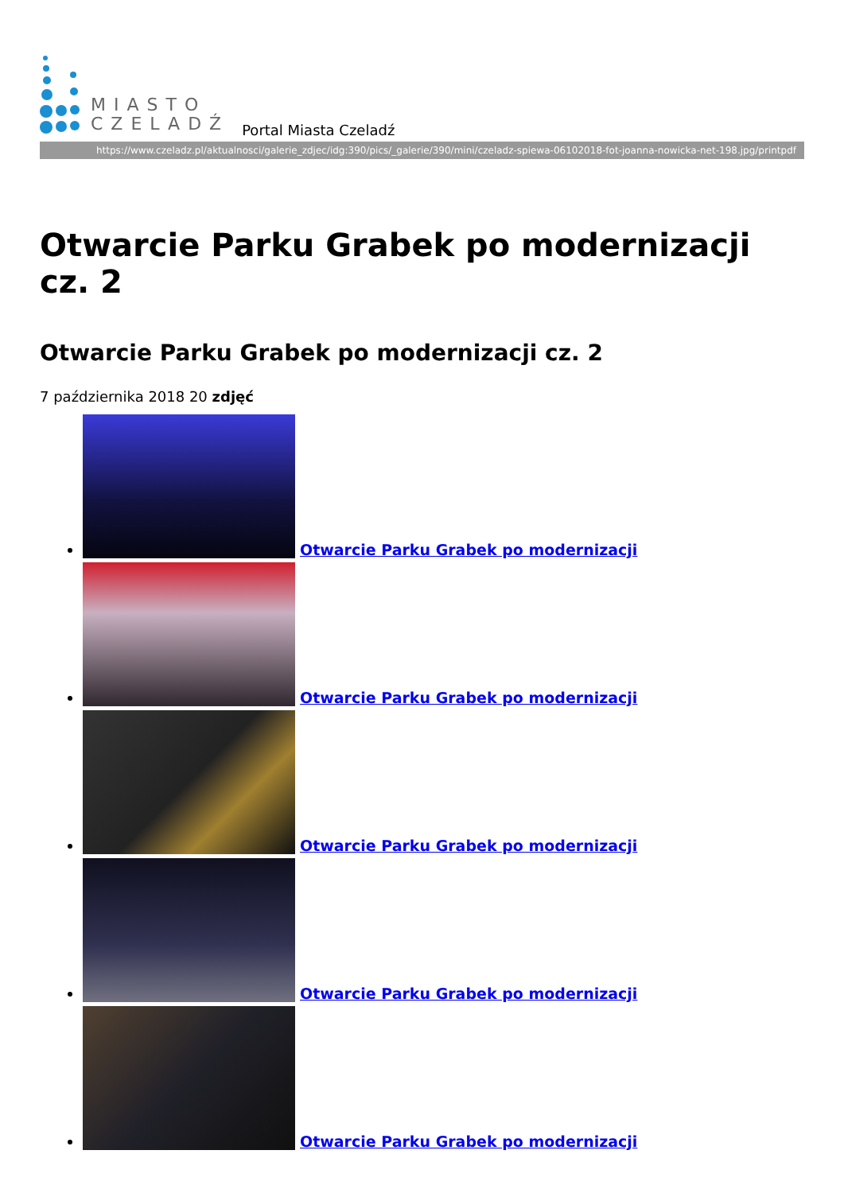MIASTO
CZELADŹ
Portal Miasta Czeladź
https://www.czeladz.pl/aktualnosci/galerie_zdjec/idg:390/pics/_galerie/390/mini/czeladz-spiewa-06102018-fot-joanna-nowicka-net-198.jpg/printpdf
Otwarcie Parku Grabek po modernizacji cz. 2
Otwarcie Parku Grabek po modernizacji cz. 2
7 października 2018 20 zdjęć
Otwarcie Parku Grabek po modernizacji
Otwarcie Parku Grabek po modernizacji
Otwarcie Parku Grabek po modernizacji
Otwarcie Parku Grabek po modernizacji
Otwarcie Parku Grabek po modernizacji